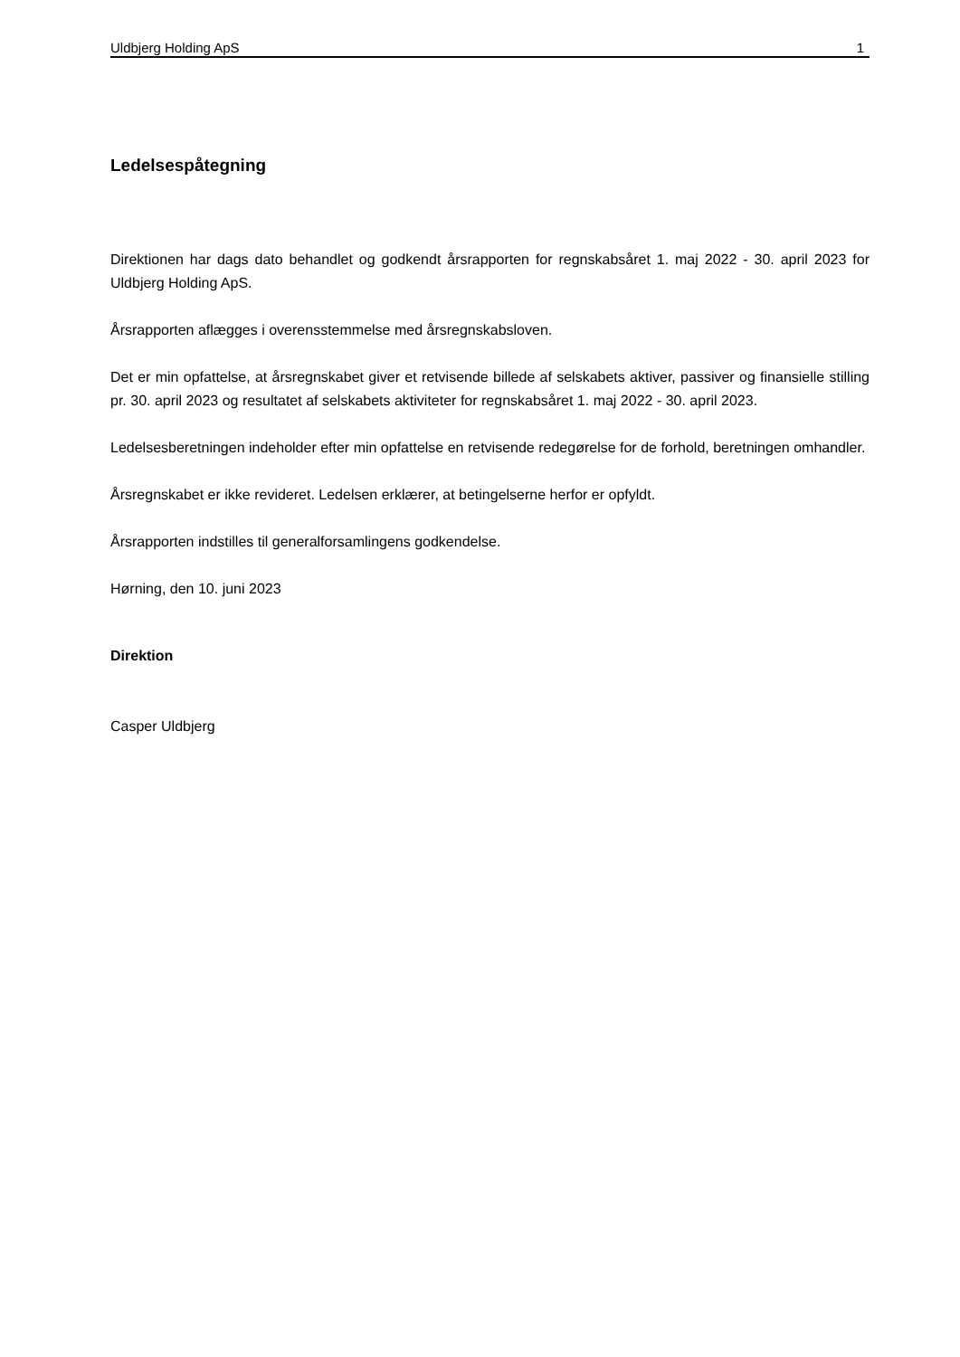Uldbjerg Holding ApS 1
Ledelsespåtegning
Direktionen har dags dato behandlet og godkendt årsrapporten for regnskabsåret 1. maj 2022 - 30. april 2023 for Uldbjerg Holding ApS.
Årsrapporten aflægges i overensstemmelse med årsregnskabsloven.
Det er min opfattelse, at årsregnskabet giver et retvisende billede af selskabets aktiver, passiver og finansielle stilling pr. 30. april 2023 og resultatet af selskabets aktiviteter for regnskabsåret 1. maj 2022 - 30. april 2023.
Ledelsesberetningen indeholder efter min opfattelse en retvisende redegørelse for de forhold, beretningen omhandler.
Årsregnskabet er ikke revideret. Ledelsen erklærer, at betingelserne herfor er opfyldt.
Årsrapporten indstilles til generalforsamlingens godkendelse.
Hørning, den 10. juni 2023
Direktion
Casper Uldbjerg